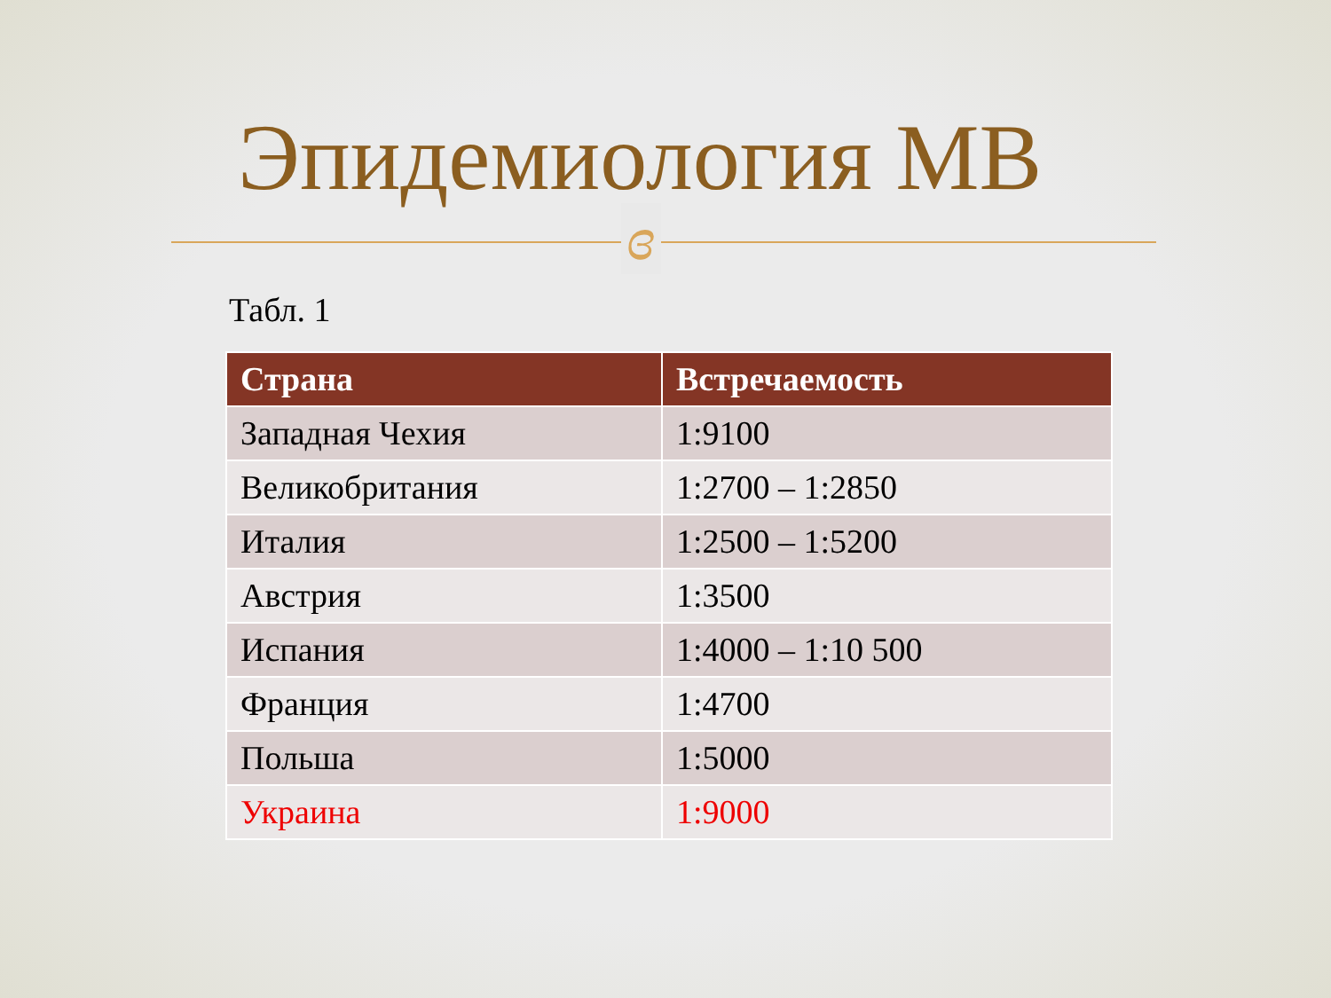Эпидемиология МВ
ɞ
Табл. 1
| Страна | Встречаемость |
| --- | --- |
| Западная Чехия | 1:9100 |
| Великобритания | 1:2700 – 1:2850 |
| Италия | 1:2500 – 1:5200 |
| Австрия | 1:3500 |
| Испания | 1:4000 – 1:10 500 |
| Франция | 1:4700 |
| Польша | 1:5000 |
| Украина | 1:9000 |